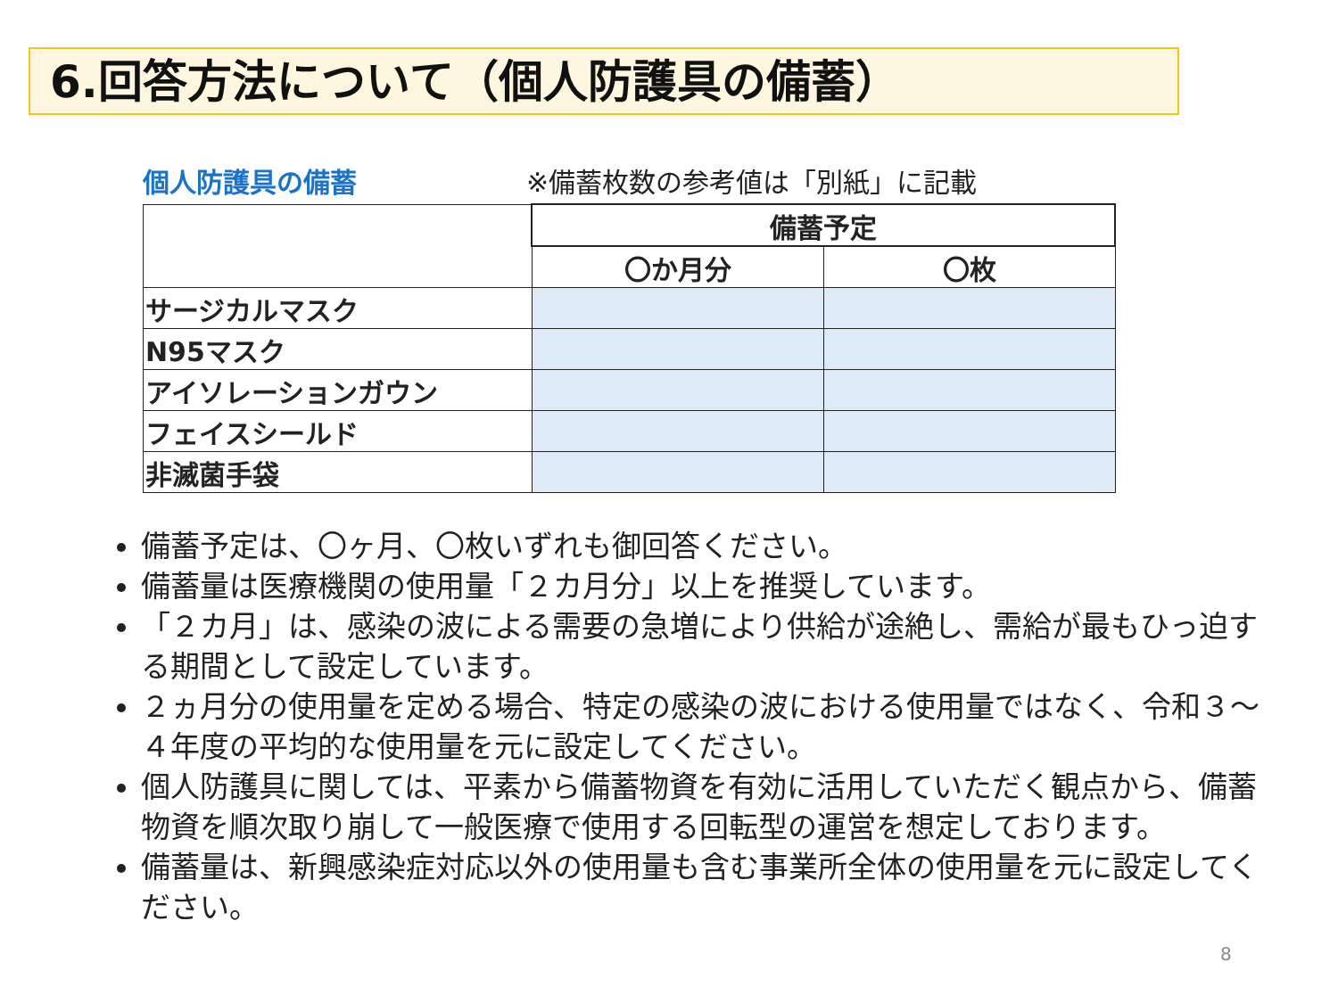6.回答方法について（個人防護具の備蓄）
個人防護具の備蓄 ※備蓄枚数の参考値は「別紙」に記載
| | 備蓄予定 | |
| | 〇か月分 | 〇枚 |
| サージカルマスク | | |
| N95マスク | | |
| アイソレーションガウン | | |
| フェイスシールド | | |
| 非滅菌手袋 | | |
備蓄予定は、〇ヶ月、〇枚いずれも御回答ください。
備蓄量は医療機関の使用量「２カ月分」以上を推奨しています。
「２カ月」は、感染の波による需要の急増により供給が途絶し、需給が最もひっ迫する期間として設定しています。
２ヵ月分の使用量を定める場合、特定の感染の波における使用量ではなく、令和３～４年度の平均的な使用量を元に設定してください。
個人防護具に関しては、平素から備蓄物資を有効に活用していただく観点から、備蓄物資を順次取り崩して一般医療で使用する回転型の運営を想定しております。
備蓄量は、新興感染症対応以外の使用量も含む事業所全体の使用量を元に設定してください。
8